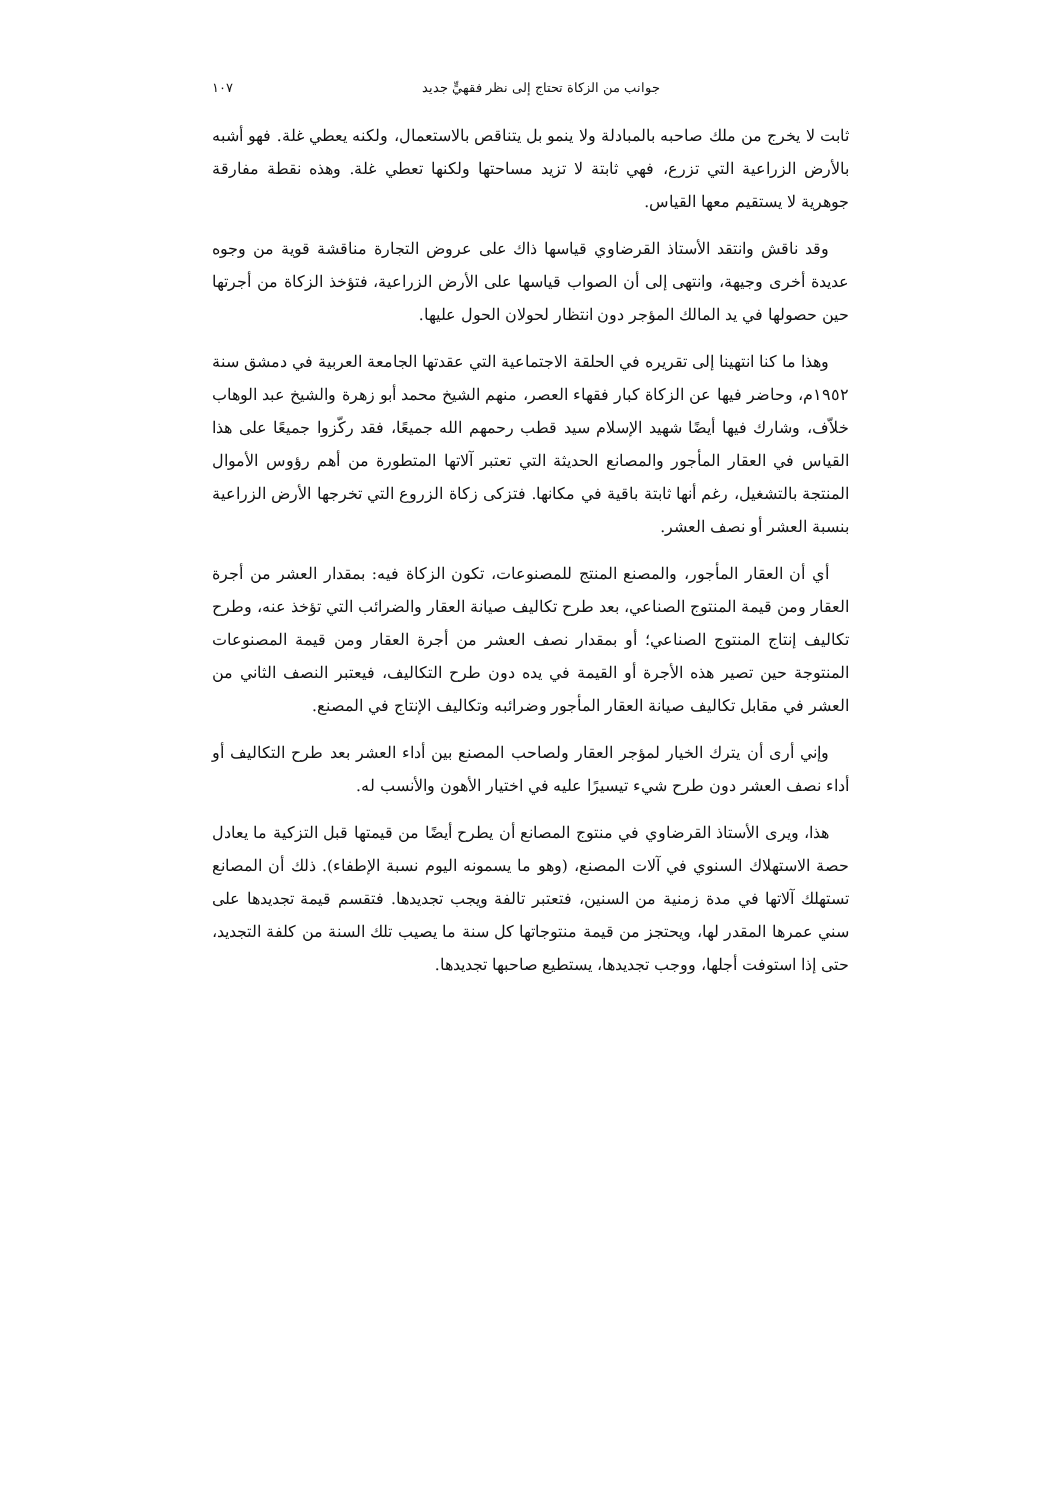جوانب من الزكاة تحتاج إلى نظر فقهيٍّ جديد ١٠٧
ثابت لا يخرج من ملك صاحبه بالمبادلة ولا ينمو بل يتناقص بالاستعمال، ولكنه يعطي غلة. فهو أشبه بالأرض الزراعية التي تزرع، فهي ثابتة لا تزيد مساحتها ولكنها تعطي غلة. وهذه نقطة مفارقة جوهرية لا يستقيم معها القياس.
وقد ناقش وانتقد الأستاذ القرضاوي قياسها ذاك على عروض التجارة مناقشة قوية من وجوه عديدة أخرى وجيهة، وانتهى إلى أن الصواب قياسها على الأرض الزراعية، فتؤخذ الزكاة من أجرتها حين حصولها في يد المالك المؤجر دون انتظار لحولان الحول عليها.
وهذا ما كنا انتهينا إلى تقريره في الحلقة الاجتماعية التي عقدتها الجامعة العربية في دمشق سنة ١٩٥٢م، وحاضر فيها عن الزكاة كبار فقهاء العصر، منهم الشيخ محمد أبو زهرة والشيخ عبد الوهاب خلاّف، وشارك فيها أيضًا شهيد الإسلام سيد قطب رحمهم الله جميعًا، فقد ركّزوا جميعًا على هذا القياس في العقار المأجور والمصانع الحديثة التي تعتبر آلاتها المتطورة من أهم رؤوس الأموال المنتجة بالتشغيل، رغم أنها ثابتة باقية في مكانها. فتزكى زكاة الزروع التي تخرجها الأرض الزراعية بنسبة العشر أو نصف العشر.
أي أن العقار المأجور، والمصنع المنتج للمصنوعات، تكون الزكاة فيه: بمقدار العشر من أجرة العقار ومن قيمة المنتوج الصناعي، بعد طرح تكاليف صيانة العقار والضرائب التي تؤخذ عنه، وطرح تكاليف إنتاج المنتوج الصناعي؛ أو بمقدار نصف العشر من أجرة العقار ومن قيمة المصنوعات المنتوجة حين تصير هذه الأجرة أو القيمة في يده دون طرح التكاليف، فيعتبر النصف الثاني من العشر في مقابل تكاليف صيانة العقار المأجور وضرائبه وتكاليف الإنتاج في المصنع.
وإني أرى أن يترك الخيار لمؤجر العقار ولصاحب المصنع بين أداء العشر بعد طرح التكاليف أو أداء نصف العشر دون طرح شيء تيسيرًا عليه في اختيار الأهون والأنسب له.
هذا، ويرى الأستاذ القرضاوي في منتوج المصانع أن يطرح أيضًا من قيمتها قبل التزكية ما يعادل حصة الاستهلاك السنوي في آلات المصنع، (وهو ما يسمونه اليوم نسبة الإطفاء). ذلك أن المصانع تستهلك آلاتها في مدة زمنية من السنين، فتعتبر تالفة ويجب تجديدها. فتقسم قيمة تجديدها على سني عمرها المقدر لها، ويحتجز من قيمة منتوجاتها كل سنة ما يصيب تلك السنة من كلفة التجديد، حتى إذا استوفت أجلها، ووجب تجديدها، يستطيع صاحبها تجديدها.